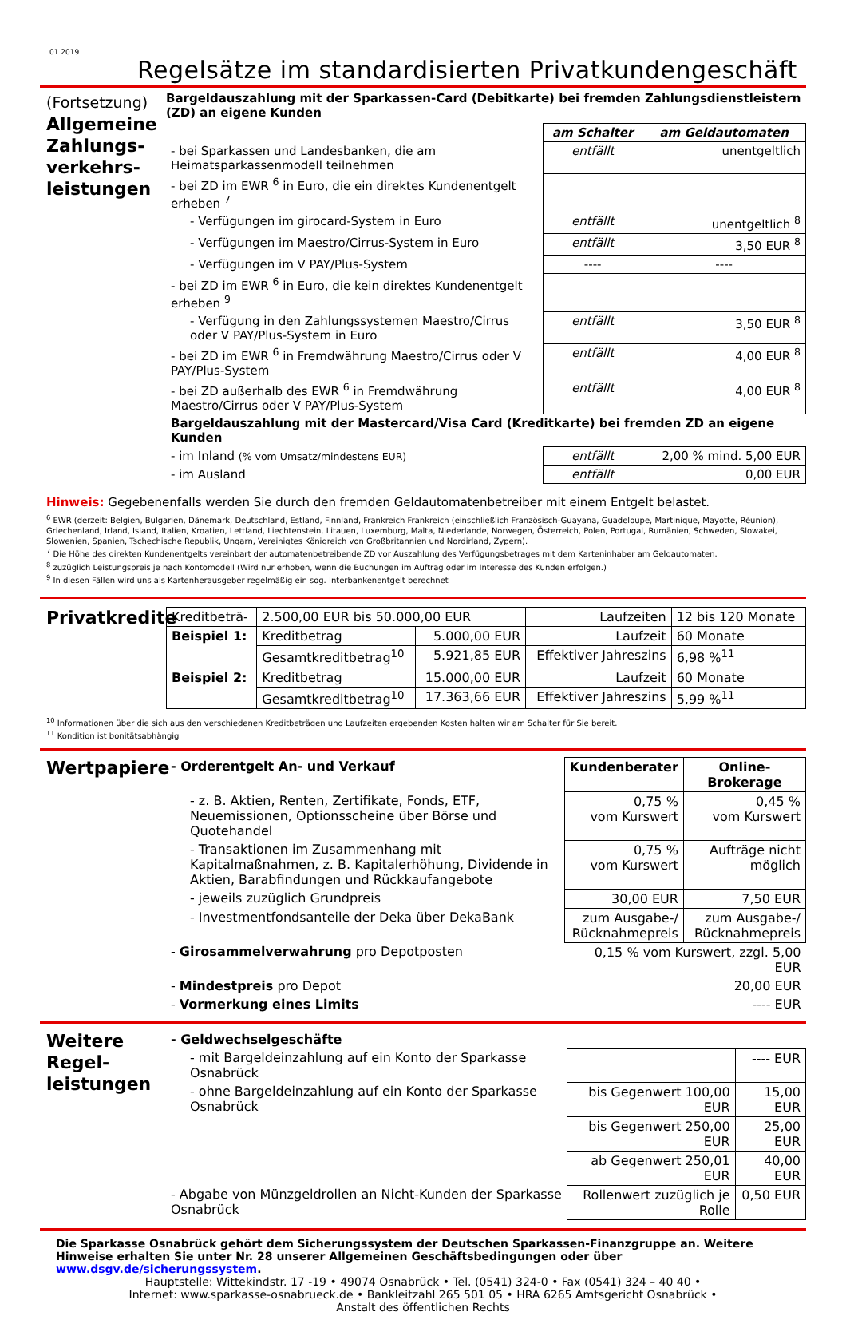01.2019
Regelsätze im standardisierten Privatkundengeschäft
(Fortsetzung)
Allgemeine Zahlungs-verkehrs-leistungen
Bargeldauszahlung mit der Sparkassen-Card (Debitkarte) bei fremden Zahlungsdienstleistern (ZD) an eigene Kunden
| | am Schalter | am Geldautomaten |
| - bei Sparkassen und Landesbanken, die am Heimatsparkassenmodell teilnehmen | entfällt | unentgeltlich |
| - bei ZD im EWR <sup>6</sup> in Euro, die ein direktes Kundenentgelt erheben <sup>7</sup> | | |
| - Verfügungen im girocard-System in Euro | entfällt | unentgeltlich <sup>8</sup> |
| - Verfügungen im Maestro/Cirrus-System in Euro | entfällt | 3,50 EUR <sup>8</sup> |
| - Verfügungen im V PAY/Plus-System | ---- | ---- |
| - bei ZD im EWR <sup>6</sup> in Euro, die kein direktes Kundenentgelt erheben <sup>9</sup> | | |
| - Verfügung in den Zahlungssystemen Maestro/Cirrus oder V PAY/Plus-System in Euro | entfällt | 3,50 EUR <sup>8</sup> |
| - bei ZD im EWR <sup>6</sup> in Fremdwährung Maestro/Cirrus oder V PAY/Plus-System | entfällt | 4,00 EUR <sup>8</sup> |
| - bei ZD außerhalb des EWR <sup>6</sup> in Fremdwährung Maestro/Cirrus oder V PAY/Plus-System | entfällt | 4,00 EUR <sup>8</sup> |
| Bargeldauszahlung mit der Mastercard/Visa Card (Kreditkarte) bei fremden ZD an eigene Kunden | | |
| - im Inland (% vom Umsatz/mindestens EUR) | entfällt | 2,00 % mind. 5,00 EUR |
| - im Ausland | entfällt | 0,00 EUR |
Hinweis: Gegebenenfalls werden Sie durch den fremden Geldautomatenbetreiber mit einem Entgelt belastet.
<sup>6</sup> EWR (derzeit: Belgien, Bulgarien, Dänemark, Deutschland, Estland, Finnland, Frankreich Frankreich (einschließlich Französisch-Guayana, Guadeloupe, Martinique, Mayotte, Réunion), Griechenland, Irland, Island, Italien, Kroatien, Lettland, Liechtenstein, Litauen, Luxemburg, Malta, Niederlande, Norwegen, Österreich, Polen, Portugal, Rumänien, Schweden, Slowakei, Slowenien, Spanien, Tschechische Republik, Ungarn, Vereinigtes Königreich von Großbritannien und Nordirland, Zypern).
<sup>7</sup> Die Höhe des direkten Kundenentgelts vereinbart der automatenbetreibende ZD vor Auszahlung des Verfügungsbetrages mit dem Karteninhaber am Geldautomaten.
<sup>8</sup> zuzüglich Leistungspreis je nach Kontomodell (Wird nur erhoben, wenn die Buchungen im Auftrag oder im Interesse des Kunden erfolgen.)
<sup>9</sup> In diesen Fällen wird uns als Kartenherausgeber regelmäßig ein sog. Interbankenentgelt berechnet
Privatkredite
| Kreditbeträ- | 2.500,00 EUR bis 50.000,00 EUR | | Laufzeiten | 12 bis 120 Monate | |
| Beispiel 1: | Kreditbetrag | 5.000,00 EUR | Laufzeit | | 60 Monate |
| | Gesamtkreditbetrag<sup>10</sup> | 5.921,85 EUR | Effektiver Jahreszins | | 6,98 %<sup>11</sup> |
| Beispiel 2: | Kreditbetrag | 15.000,00 EUR | Laufzeit | | 60 Monate |
| | Gesamtkreditbetrag<sup>10</sup> | 17.363,66 EUR | Effektiver Jahreszins | | 5,99 %<sup>11</sup> |
<sup>10</sup> Informationen über die sich aus den verschiedenen Kreditbeträgen und Laufzeiten ergebenden Kosten halten wir am Schalter für Sie bereit.
<sup>11</sup> Kondition ist bonitätsabhängig
Wertpapiere
| - Orderentgelt An- und Verkauf | Kundenberater | Online-Brokerage |
| - z. B. Aktien, Renten, Zertifikate, Fonds, ETF, Neuemissionen, Optionsscheine über Börse und Quotehandel | 0,75 % vom Kurswert | 0,45 % vom Kurswert |
| - Transaktionen im Zusammenhang mit Kapitalmaßnahmen, z. B. Kapitalerhöhung, Dividende in Aktien, Barabfindungen und Rückkaufangebote | 0,75 % vom Kurswert | Aufträge nicht möglich |
| - jeweils zuzüglich Grundpreis | 30,00 EUR | 7,50 EUR |
| - Investmentfondsanteile der Deka über DekaBank | zum Ausgabe-/ Rücknahmepreis | zum Ausgabe-/ Rücknahmepreis |
| - Girosammelverwahrung pro Depotposten | 0,15 % vom Kurswert, zzgl. 5,00 EUR | |
| - Mindestpreis pro Depot | 20,00 EUR | |
| - Vormerkung eines Limits | ---- EUR | |
Weitere Regel-leistungen
| - Geldwechselgeschäfte | | |
| - mit Bargeldeinzahlung auf ein Konto der Sparkasse Osnabrück | | ---- EUR |
| - ohne Bargeldeinzahlung auf ein Konto der Sparkasse Osnabrück | bis Gegenwert 100,00 EUR | 15,00 EUR |
| | bis Gegenwert 250,00 EUR | 25,00 EUR |
| | ab Gegenwert 250,01 EUR | 40,00 EUR |
| - Abgabe von Münzgeldrollen an Nicht-Kunden der Sparkasse Osnabrück | Rollenwert zuzüglich je Rolle | 0,50 EUR |
Die Sparkasse Osnabrück gehört dem Sicherungssystem der Deutschen Sparkassen-Finanzgruppe an. Weitere Hinweise erhalten Sie unter Nr. 28 unserer Allgemeinen Geschäftsbedingungen oder über www.dsgv.de/sicherungssystem.
Hauptstelle: Wittekindstr. 17 -19 • 49074 Osnabrück • Tel. (0541) 324-0 • Fax (0541) 324 – 40 40 •
Internet: www.sparkasse-osnabrueck.de • Bankleitzahl 265 501 05 • HRA 6265 Amtsgericht Osnabrück •
Anstalt des öffentlichen Rechts